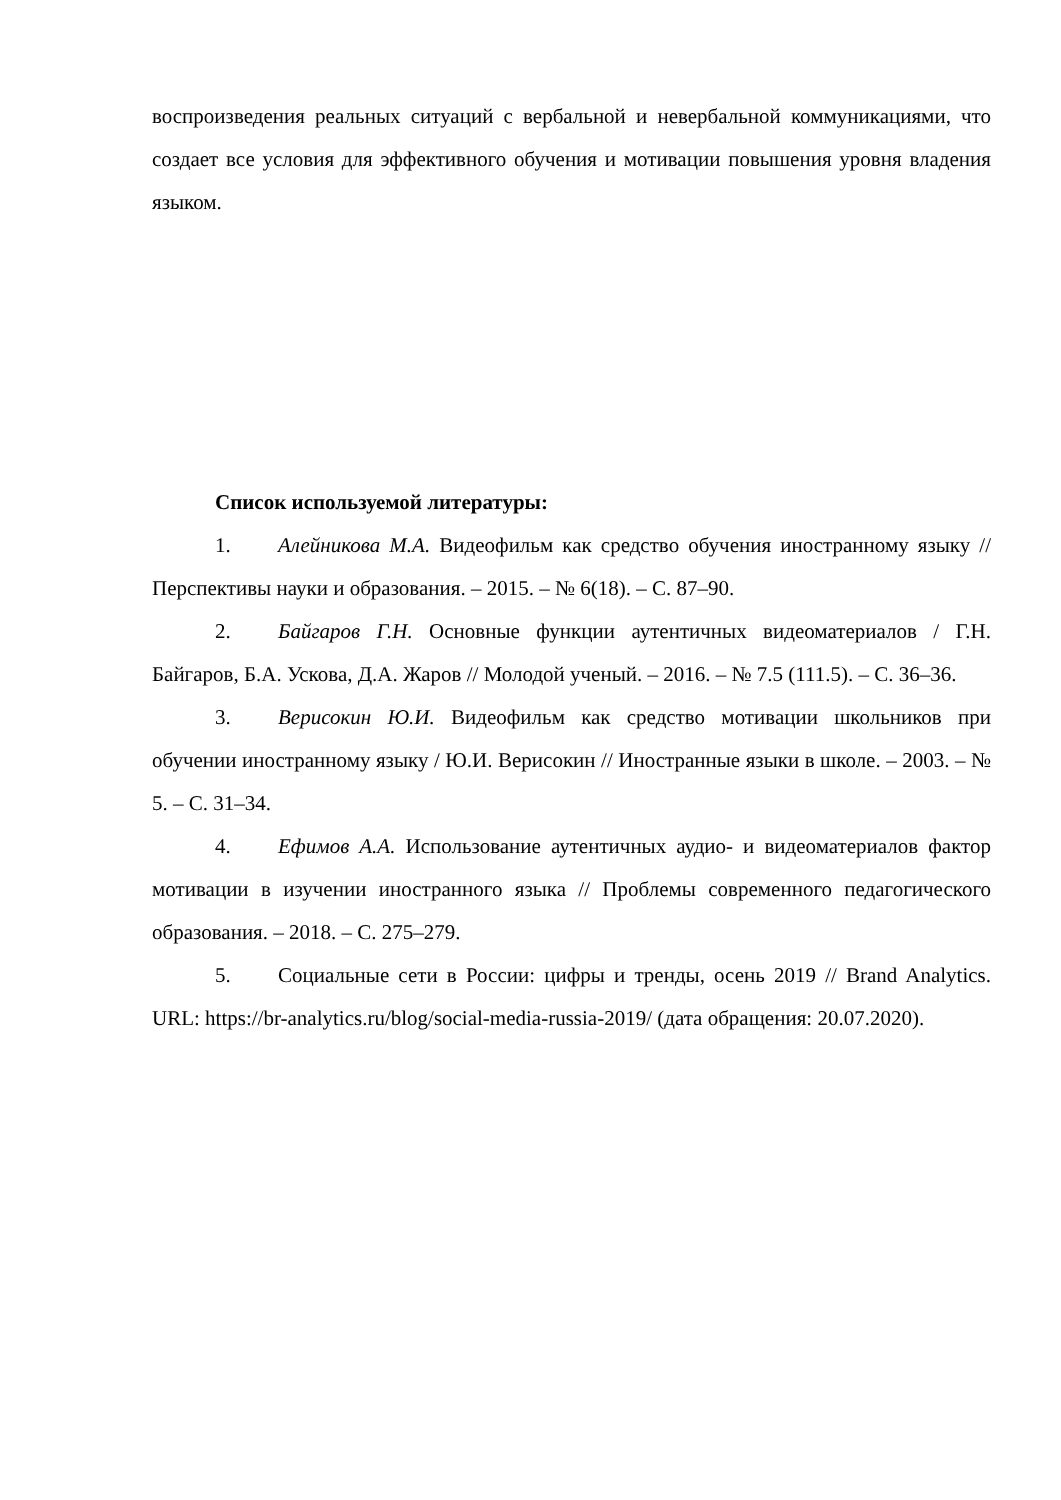воспроизведения реальных ситуаций с вербальной и невербальной коммуникациями, что создает все условия для эффективного обучения и мотивации повышения уровня владения языком.
Список используемой литературы:
1. Алейникова М.А. Видеофильм как средство обучения иностранному языку // Перспективы науки и образования. – 2015. – № 6(18). – С. 87–90.
2. Байгаров Г.Н. Основные функции аутентичных видеоматериалов / Г.Н. Байгаров, Б.А. Ускова, Д.А. Жаров // Молодой ученый. – 2016. – № 7.5 (111.5). – С. 36–36.
3. Верисокин Ю.И. Видеофильм как средство мотивации школьников при обучении иностранному языку / Ю.И. Верисокин // Иностранные языки в школе. – 2003. – № 5. – С. 31–34.
4. Ефимов А.А. Использование аутентичных аудио- и видеоматериалов фактор мотивации в изучении иностранного языка // Проблемы современного педагогического образования. – 2018. – С. 275–279.
5. Социальные сети в России: цифры и тренды, осень 2019 // Brand Analytics. URL: https://br-analytics.ru/blog/social-media-russia-2019/ (дата обращения: 20.07.2020).